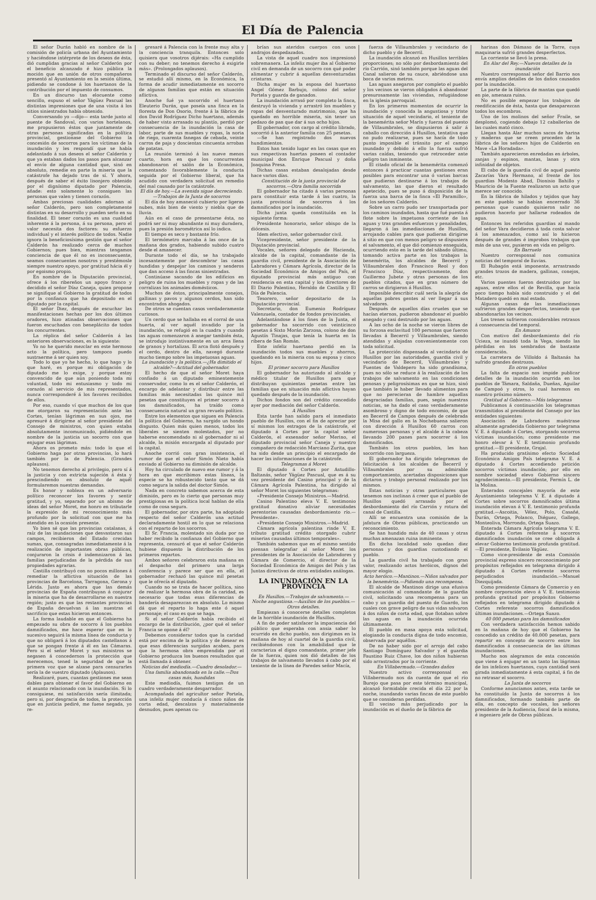El Día de Palencia
El señor Durán habló en nombre de la comisión de policía urbana del Ayuntamiento y haciéndose intérprete de los deseos de ésta, dió cumplidas gracias al señor Calderón por el beneficio alcanzado é hizo pública la moción que en unión de otros compañeros presentó al Ayuntamiento en la sesión última, pidiendo se condone á los huertanos de la contribución por el impuesto de consumos.
En un discurso tan elocuente como sencillo, expuso el señor Yágüez Pascual las distintas impresiones que de una visita á los sitios siniestrados había obtenido.
Conversando yo —dijo— esta tarde junto al puente de Sandoval, con varios hortelanos, me propusieron éstos que juntamente de otras personas significadas en la política provincial, gestionase del Gobierno la concesión de socorros para los víctimas de la inundación y les respondí que se había adelantado á sus deseos el señor Calderón y que ya estaban dados los pasos para alcanzar el envío de alguna cantidad que, sinó en absoluto, remedie en parte la miseria que la catástrofe ha dejado tras de sí. Y ahora, después de saber el éxito lisonjero obtenido por el dignísimo diputado por Palencia, añade: esto solamente lo consiguen las personas que valen y tienen corazón.
Ambas preciosas cualidades adornan al señor Calderón, pero son completamente distintas en su desarrollo y pueden serlo en su finalidad. El tener corazón es una cualidad inherente á la persona, á su persona, pero el valor necesita dos factores: su esfuerzo individual y el interés político de todos. Nadie ignora la beneficiosísima gestión que el señor Calderón ha realizado cerca de muchos Gobiernos; pues bien, mientras tengamos conciencia de que él no es inconsecuente, seamos consecuentes nosotros y prestémosle siempre nuestro apoyo, por gratitud hácia él y por egoismo propio.
En nombre de la Diputación provincial, ofrece á los ribereños un apoyo franco y decidido el señor Díaz Caneja, quien propone se signifique al Gobierno la gratitud de todos por la confianza que ha depositado en el diputado por la capital.
El señor Diez, después de escuchar las manifestaciones hechas por los dos últimos oradores, hizo atinadas observaciones que fueron escuchadas con beneplácito de todos los concurrentes.
La réplica del señor Calderón á las anteriores observaciones, es la siguiente:
Yo no he querido mezclar en este hermoso acto la política, pero tampoco puedo sustraerme á ser quien soy.
Todo lo que yo he hecho, lo que hago y lo que haré, es porque mi obligación de diputado me lo exige, y porque estoy convencido de que aún poniendo toda mi voluntad, todo mi entusiasmo y todo mi corazón al servicio de mis representados, nunca corresponderé á los favores recibidos de ellos.
Por eso, cuando ví que muchos de los que me otorgaron su representación ante las Cortes, tenían lágrimas en sus ojos, me apresuré á dirigirme al señor presidente del Consejo de ministros, con quien estaba absolutamente incomunicado, pidiéndole en nombre de la justicia un socorro con que enjugar esas lágrimas.
Ahora os prometo más: todo lo que el Gobierno haga por otras provincias, lo hará también por la de Palencia. (Grandes aplausos).
No tenemos derecho al privilegio, pero sí á la justicia y con extricta sujeción á ésta y prescindiendo en absoluto de aquél formularemos nuestras demandas.
Es honor y nobleza en un adversario político reconocer los favores y sentir gratitud, y yo, separado por un abismo de ideas del señor Moret, me honro en tributarle la expresión de mi reconocimiento más profundo por la solicitud con que me ha atendido en la ocasión presente.
Yo bien sé que las provincias catalanas, á raíz de las inundaciones que desvastaron sus campos, recibieron del Estado crecidas sumas, que, consagradas inmediatamente á la realización de importantes obras públicas, conjuraron la crisis é indemnizaron á las familias perjudicadas de la pérdida de sus propiedades agrarias.
Castilla contribuyó con no pocos millones á remediar la aflictiva situación de las provincias de Barcelona, Tarragona, Gerona y Lérida. Justo es ahora que las demás provincias de España contribuyan á conjurar la miseria que ha de desarrollarse en nuestra región; justo es que las restantes provincias de España devuelvan á las nuestras el sacrificio que estas hicieron entonces.
La forma laudable en que el Gobierno ha empezado su obra de socorro á los pueblos damnificados, me hace esperar que en lo sucesivo seguirá la misma línea de conducta y que no obligará á los diputados castellanos á que se pongan frente á él en las Cámaras. Pero si el señor Moret y sus ministros se negasen á concedernos la protección que merecemos, tened la seguridad de que la primera voz que se alzase para censurarles sería la de vuestro diputado (Aplausos).
Realizaré, pues, cuantas gestiones me sean dables para obtener el favor del Gobierno en el asunto relacionado con la inundación. Si lo consiguiese, mi satisfacción sería ilimitada; pero si, por desgracia de todos, la protección que en justicia pediré, me fuese negada, yo re-
gresaré á Palencia con la frente muy alta y la conciencia tranquila. Entonces solo quisiera que vosotros dijérais: «Ha cumplido con su deber; no tenemos derecho á exigirle más». (Prolongados aplausos).
Terminado el discurso del señor Calderón, se estudió allí mismo, en la Económica, la forma de acudir inmediatamente en socorro de algunas familias que están en situación aflictiva.
Anoche fué ya socorrido el huertano Eleuterio Durán, que poseía una finca en la floresta de Don Osorio, frente á la fábrica de don David Rodríguez Dicho huertano, además de haber visto arrasado su plantío, perdió por consecuencia de la inundación la casa de labor, parte de sus muebles y ropas, la noria de riego, cuarenta fanegas de cebada, veinte carros de paja y doscientas cincuenta arrobas de patatas.
La reunión terminó á las nueve menos cuarto, hora en que los concurrentes abandonaron el salón de la Económica, comentando favorablemente la conducta seguida por el Gobierno liberal, que ha acudido con verdadera solicitud en remedio del mal causado por la catástrofe.
El día de hoy.—La avenida sigue decreciendo.—Trabajos de la Junta de socorros
El día de hoy amaneció cubierto por ligeras nubes, más bien de viento y niebla que de lluvia.
Aún en el caso de presentarse ésta, no podrá ser ni muy abundante ni muy duradera, pues la presión barométrica así lo indica.
El tiempo es seco y bastante frío.
El termómetro marcaba á las once de la mañana dos grados, habiendo subido cuatro desde el amanecer.
Durante todo el día, se ha trabajado incesantemente por descombrar las casas hundidas y despejar los caminos y senderos que dan acceso á las fincas siniestradas.
Continúase sacando de los edificios en peligro de ruina los muebles y ropas y de las corralizas los animales domésticos.
Muchos de éstos, principalmente conejos, gallinas y pavos y algunos cerdos, han sido encontrados ahogados.
De otros se cuentan casos verdaderamente curiosos.
Un cerdo que se hallaba en el corral de una huerta, al ver aquél invadido por la inundación, se refugió en la cuadra y cuando las aguas comenzaron á anegar también ésta, se introdujo instintivamente en un arca llena de granos y hortalizas. El arca flotó después y el cerdo, dentro de ella, navegó durante mucho tiempo sobre las impetuosas aguas.
La inundación y la política.—¿Ha dimitido el alcalde?—Actitud del gobernador.
El hecho de que el señor Moret haya confiado á un diputado eminentemente conservador, como lo es el señor Calderón, el encargo de adelantar y distribuir entre las familias más necesitadas las quince mil pesetas que constituyen el primer socorro á los damnificados, ha traído como consecuencia natural un gran revuelo político.
Entre los elementos que siguen en Palencia la política del Gobierno, ha surgido un hondo disgusto. Quien más quien menos, todos los liberales se sienten molestados, por no haberse encomendado ni al gobernador ni al alcalde, la misión encargada al diputado por la capital.
Anoche corrió con gran insistencia, el rumor de que el señor Simón Nieto había enviado al Gobierno su dimisión de alcalde.
Hoy ha circulado de nuevo ese rumor y á la hora en que escribimos estas líneas, la especie se ha robustecido tanto que se dá como segura la salida del doctor Simón.
Nada en concreto sabemos acerca de esta dimisión, pero es lo cierto que personas muy prestigiosas en la política local hablan de ella como de cosa segura.
El gobernador, por otra parte, ha adoptado respecto del señor Calderón una actitud declaradamente hostil en lo que se relaciona con el reparto de los socorros.
El Sr. Francia, molestado sin duda por no haber recibido la confianza del Gobierno que representa, censuró el que el señor Calderón hubiese dispuesto la distribución de los primeros repartos.
Ambos señores celebraron esta mañana en el despacho del primero una larga conferencia y parece ser que en ella, el gobernador rechazó las quince mil pesetas que le ofrecía el diputado.
Cuando no se trata de hacer política, sino de realizar la hermosa obra de la caridad, es necesario que todas esas diferencias de bandería desaparezcan en absoluto. Lo mismo dá que el reparto lo haga este ó aquel personaje; el caso es que se haga.
Si el señor Calderón había recibido el encargo de la distribución, ¿por qué el señor Francia se opone á él?
Debemos considerar todos que la caridad está por encima de la política y de desear es que esas diferencias surgidas acaben, para que la hermosa obra emprendida por el Gobierno produzca los buenos resultados que está llamada á obtener.
Noticias del mediodía.—Cuadro desolador.—Una familia abandonada en la calle.—Dos casas más, hundidas
Este mediodía, fuimos testigos de un cuadro verdaderamente desgarrador.
Acompañada del agricultor señor Portela, una infeliz mujer conducía á cinco niños de corta edad, descalzos y materialmente desnudos, pues apenas cu-
brían sus ateridos cuerpos con unos andrajos despedazados.
La vista de aquel cuadro nos impresionó sobremanera. La infeliz mujer iba al Gobierno civil en demanda de un socorro con qué poder alimentar y cubrir á aquellas desventuradas criaturas.
Dicha mujer es la esposa del huertano Angel Gómez Barbujo, colono del señor Portela y guarda de ganados.
La inundación arrasó por completo la finca, destruyó la vivienda y arrastró los muebles y ropas del desventurado matrimonio, que ha quedado en horrible miseria, sin tener un pedazo de pan que dar á sus ocho hijos.
El gobernador, con cargo al crédito librado, socorrió á la anterior familia con 25 pesetas.
—Se han registrado dos nuevos hundimientos.
Estos han tenido lugar en las casas que en sus respectivas huertas poseen el contador municipal don Enrique Pascual y doña Joaquina Presa.
Dichas casas estaban desalojadas desde hace varios días.
Constitución de la junta provincial de socorros.—Otra familia socorrida
El gobernador ha citado á varias personas para constituir esta tarde á las cuatro, la junta provincial de socorros á los damnificados por la inundación.
Dicha junta queda constituída en la siguiente forma:
Presidente honorario, señor obispo de la diócesis.
Idem efectivo, señor gobernador civil.
Vicepresidente, señor presidente de la Diputación provincial.
Vocales, señores delegado de Hacienda, alcalde de la capital, comandante de la guardia civil, presidente de la Asociación de Labradores y Cámara Agrícola, director de la Sociedad Económica de Amigos del País, el diputado provincial más antiguo con residencia en esta capital y los directores de El Diario Palentino, Heraldo de Castilla y El Día de Palencia.
Tesorero, señor depositario de la Diputación provincial.
Secretario, don Eumenio Rodríguez Valenzuela, contador de fondos provinciales.
Adelantándose á los fines de la Junta, el gobernador ha socorrido con veinticinco pesetas á Sixto Morán Zarzosa, colono de don Agustín Tinajas, que tenía la huerta en la ribera de San Román.
Este infeliz huertano perdió en la inundación todos sus muebles y ahorros, quedando en la miseria con su esposa y cinco hijos.
El primer socorro para Husillos
El gobernador ha autorizado al alcalde y médico titular de Husillos para que distribuyan quinientas pesetas entre las familias que en situación más aflictiva hayan quedado después de la inundación.
Dichos fondos son del crédito concedido ayer por mediación del señor Calderón.
A Husillos
Esta tarde han salido para el inmediato pueblo de Husillos, con el fin de apreciar por sí mismos los estragos de la catástrofe, el diputado á Cortes por la capital señor Calderón, el exsenador señor Merino, el diputado provincial señor Caneja y nuestro compañero de redacción Marciano Zurita, que ha sido desde un principio el encargado de hacer las informaciones de la catástrofe.
Telegramas á Moret
El diputado á Cortes por Astudillo-Baltanás, señor Yágüez Pascual, que es á su vez presidente del Casino principal y de la Cámara Agrícola Palentina, ha dirigido al señor Moret los siguientes telegramas:
«Presidente Consejo Ministros.—Madrid.
Casino Palentino eleva V. E. testimonio gratitud donativo aliviar necesidades perentorias causadas desbordamiento río.—Presidente».
«Presidente Consejo Ministros.—Madrid.
Cámara agrícola palentina rinde V. E. tributo gratitud crédito otorgado cubrir miserias causadas últimos temporales».
También sabemos que en el mismo sentido piensan telegrafiar al señor Moret los presidentes de la Asociación de Labradores y Cámara de Comercio, el director de la Sociedad Económica de Amigos del País y las Juntas directivas de otras entidades análogas.
LA INUNDACIÓN EN LA PROVINCIA
En Husillos.—Trabajos de salvamento.—Noche angustiosa.—Auxilios de los pueblos.—Otros detalles.
Empiezan á conocerse detalles completos de la horrible inundación de Husillos.
A fin de poder satisfacer la impaciencia del público que esperaba con ansia saber lo ocurrido en dicho pueblo, nos dirigimos en la mañana de hoy al cuartel de la guardia civil, recibiéndonos con la amabilidad que le caracteriza el digno comandante, primer jefe de la fuerza, quien nos dió detalles de los trabajos de salvamento llevados á cabo por el teniente de la línea de Paredes señor Macía,
fuerza de Villaumbrales y vecindario de dicho pueblo y de Becerril.
La inundación alcanzó en Husillos terribles proporciones; no sólo por desbordamiento del río Carrión, sinó también porque las aguas del Canal salieron de su cauce, abriéndose una boca de varios metros.
Las aguas anegaron por completo el pueblo y los vecinos se vieron obligados á abandonar presurosamente las viviendas, refugiándose en la iglesia parroquial.
En los primeros momentos de ocurrir la inundación y conocida la angustiosa y triste situación de aquel vecindario, el teniente de la benemérita señor Marín y fuerza del puesto de Villaumbrales, se dispusieron á salir á caballo con dirección á Husillos, tentativa que no pudo realizarse, pues se hacía de todo punto imposible el tránsito por el campo inundado y debido á ello la fuerza sufrió varias caídas, teniendo que retroceder ante peligro tan inminente.
El citado oficial de la benemérita comenzó entonces á practicar cuantas gestiones eran posibles para encontrar una ó varias barcas que pudieran destinarse á los trabajos de salvamento, las que dieron el resultado apetecido, pues se puso á disposición de la fuerza una barca de la finca «El Paramillo», de los señores Calderón.
Sobre un carro pudo ser transportada por los caminos inundados, hasta que fué puesta á flote sobre la impetuosa corriente de las aguas y tras grandes esfuerzos y penalidades, llegaron á las inmediaciones de Husillos, arrojando cables para que pudieran dirigirse á sitio en que con menos peligro se dispusiera el salvamento, el que dió comienzo enseguida, ocurriendo esto en la tarde del sábado último, tomando activa parte en los trabajos la benemérita, los alcaldes de Becerril y Villaumbrales don Francisco Reol y don Francisco Díaz, respectivamente, don Guillermo Jubete y otras personas de los pueblos citados, que en gran número de carros se dirigieron á Husillos.
Imposible describir cuál sería la alegría de aquellas pobres gentes al ver llegar á sus salvadores.
Después de aquellos días crueles que se hacían eternos, pudieron abandonar el pueblo anegado y casi destruido por las aguas.
A las ocho de la noche se vieron libres de su forzosa esclavitud 100 personas que fueron llevadas á Becerril y Villaumbrales, siendo atendidas y alojadas convenientemente con toda solicitud.
La protección dispensada al vecindario de Husillos por las autoridades, guardia civil y vecindario de Becerril, Villaumbrales y Fuentes de Valdepero ha sido grandísima, pues no sólo se reduce á la realización de los trabajos de salvamento en las condiciones penosas y peligrosísimas en que se hizo, sinó que también le haber llevado alimentos para que no perecieran de hambre aquellas desgraciadas familias, pues, según nuestras noticias, se ha dado el caso verdaderamente asombroso y digno de todo encomio, de que en Becerril de Campos después de celebrada la Misa del gallo en la Nochebuena salieron con dirección á Husillos 60 carros con numerosas personas y el alcalde á la cabeza llevando 200 panes para socorrer á los damnificados.
También los otros pueblos, les han socorrido con largueza.
El gobernador ha dirigido telegramas de felicitación á los alcaldes de Becerril y Villaumbrales por su admirable comportamiento, acertadas disposiciones que dictaron y trabajo personal realizado por los mismos.
Estas noticias y otras particulares que tenemos nos inclinan á creer que el pueblo de Husillos quedó arrasado por el desbordamiento del río Carrión y rotura del canal de Castilla.
Allí se encuentra una comisión de la jafatura de Obras públicas, practicando un reconocimiento.
Se han hundido más de 40 casas y otras muchas amenazan ruina inminente.
En dicha localidad solo quedan diez personas y dos guardias custodiando el pueblo.
La guardia civil ha trabajado con gran valor, realizando actos heróicos, dignos del mayor elogio.
Acto heróico.—Mantinos.—Niños salvados por la benemérita.—Pidiendo una recompensa.
El alcalde de Mantinos dirige una efusiva comunicación al comandante de la guardia civil, solicitando una recompensa para un cabo y un guardia del puesto de Guardo, los cuales con grave peligro de sus vidas salvaron á dos niños de corta edad, que flotaban sobre las aguas en la inundación ocurrida últimamente.
El pueblo en masa apoya esta solicitud, elogiando la conducta digna de todo encomio, observada por aquéllos.
De no haber sido por el arrojo del cabo Santiago Domínguez Salvador y el guardia Faustino Ruiz Chave, los dos niños hubieran sido arrastrados por la corriente.
En Villabermudo.—Grandes daños
Nuestro activo corresponsal en Villabermudo nos da cuenta de que el río Burejo que pasa por este término municipal, alcanzó formidable crecida el día 22 por la noche, inundando varias fincas de este pueblo que se consideran perdidas.
El vecino más perjudicado por la inundación es el dueño de la fábrica de
harinas don Dámaso de la Torre, cuya maquinaria sufrió grandes desperfectos.
La corriente se llevó la presa.
En Alar del Rey.—Nuevos detalles de la inundación
Nuestro corresponsal señor del Barrio nos envía amplios detalles de los daños causados por la inundación.
La parte de la fábrica de mantas que quedó en pie, amenaza ruina.
No es posible empezar los trabajos de reedificación de ésta, hasta que desaparezcan todos los escombros.
Uno de los molinos del señor Fraile, se desplomó, cogiendo debajo 12 caballerías de las cuales mató cinco.
Llegan hasta Alar muchos sacos de harina y maderas que se creen proceden de la fábrica de los señores hijos de Calderón en Mave «La Horadada».
También aparecieron enredadas en árboles, zanjas y espinos, mantas, lanas y otra infinidad de objetos.
El cabo de la guardia civil de aquel puesto Zacarías Vara Hermano, al frente de los guardias Modesto Abad, Dionisio Bahillo y Mauricio de la Fuente realizaron un acto que merece ser conocido.
En la fábrica de hilados y tejidos que hay en este pueblo se habían encerrado 36 personas que cuando quisieron salir no pudieron hacerlo por hallarse rodeados de agua.
Entonces los referidos guardias al mando del señor Vara decidieron á toda costa salvar á los amenazados, como así lo hicieron después de grandes é improbos trabajos que más de una vez, pusieron en vida en peligro.
En Barruelo
Nuestro corresponsal nos comunica noticias del temporal de lluvias.
El Rubagón está imponente, arrastrando grandes trozos de madera, gallinas, conejos, etc.
Varios puentes fueron destruidos por las aguas, entre ellos el de Revilla, que hacía poco tiempo había sido construido y el del Matadero quedó en mal estado.
Algunas casas de las inmediaciones sufrieron grandes desperfectos, teniendo que abandonarlas los vecinos.
Los trenes sufrieron considerables retrasos á consecuencia del temporal.
En Amusco
Con motivo del desbordamiento del río Ucieza, se inundó toda la Vega, siendo las pérdidas en los sembrados de bastante consideración.
La carretera de Villoldo á Baltanás ha sufrido grandes destrozos.
En otros pueblos
La falta de espacio nos impide publicar detalles de la inundación ocurrida en los pueblos de Támara, Saldaña, Dueñas, Aguilar de Campoó y otros, lo cual haremos en nuestro próximo número.
Gratitud al Gobierno.—Más telegramas
Publicamos á continuación los telegramas transmitidos al presidente del Consejo por las entidades siguientes:
Asociación de Labradores muéstrase altamente agradecida Gobierno por telegrama V. E. á diputado á Cortes, otorgando socorros víctimas inundación; como presidente me honro elevar á V. E testimonio profundo gratitud.—El presidente, Grajal.
Ha producido gratísimo efecto Sociedad Económica Amigos País telegrama V. E. á diputado á Cortes accediendo petición socorros víctimas inundación; por ello en nombre sociedad elevo Gobierno sincero agradecimiento.—El presidente, Fermín L. de la Molina.
Enterados concejales mayoría de este Ayuntamiento telegrama V. E. á diputado á Cortes sobre socorros damnificados última inundación elevan á V. E. testimonio profunda gratitud.—Ascoitia, Vélez, Polo, Casañé, Durán, Ortega, Polanco, Diéguez, Gallego, Monteoliva, Morrondo, Ortega Suazo.
Enterada Cámara Agrícola telegrama V. E. diputado á Cortes referente á socorros damnificados inundación se cree obligada á elevar Gobierno testimonio profunda gratitud.—El presidente, Evilasio Yágüez.
Como vice-presidente de esta Comisión provincial expreso sincero reconocimiento por propósitos reflejados en telegrama dirigido á diputado á Cortes referente socorros perjudicados inundación.—Manuel Diezquijada.
Como presidente Cámara de Comercio y en nombre corporación elevo á V. E. testimonio profunda gratitud por propósitos Gobierno reflejados en telegrama dirigido diputado á Cortes referente socorros damnificados últimas inundaciones.—Ortega Suazo.
40 000 pesetas para los damnificados
Con verdadera satisfacción hemos sabido en la mañana de hoy que el Gobierno ha concedido un crédito de 40.000 pesetas, para repartir en concepto de socorro entre los damnificados á consecuencia de las últimas inundaciones.
Mucho nos alegramos de esta concesión que viene á enjugar en un tanto las lágrimas de los infelices huertanos, cuya cantidad será girada inmediatamente á esta capital, á fin de no retrasar el socorro.
La Junta de socorros
Conforme anunciamos antes, esta tarde se ha constituído la Junta de socorros á los damnificados, formando también parte de ella, en concepto de vocales, los señores presidente de la Audiencia, fiscal de la misma, é ingeniero jefe de Obras públicas.